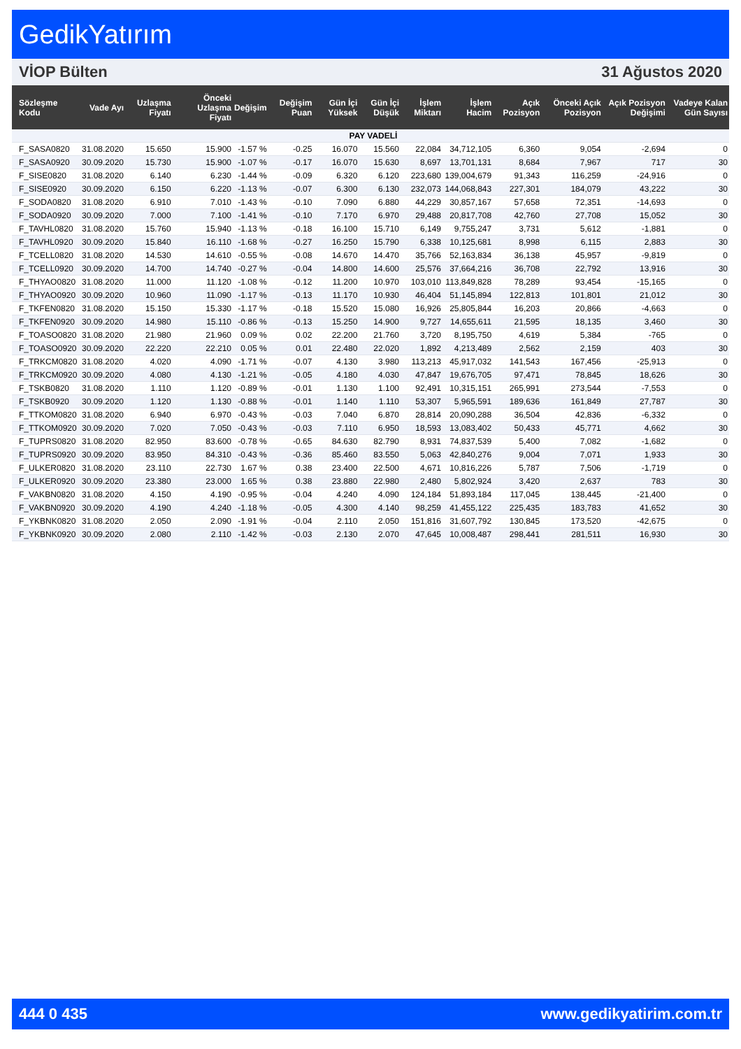GedikYatırım
VİOP Bülten 31 Ağustos 2020
| Sözleşme Kodu | Vade Ayı | Uzlaşma Fiyatı | Önceki Uzlaşma Fiyatı | Değişim | Değişim Puan | Gün İçi Yüksek | Gün İçi Düşük | İşlem Miktarı | İşlem Hacim | Açık Pozisyon | Önceki Açık Pozisyon | Açık Pozisyon Değişimi | Vadeye Kalan Gün Sayısı |
| --- | --- | --- | --- | --- | --- | --- | --- | --- | --- | --- | --- | --- | --- |
| PAY VADELİ | | | | | | | | | | | | | |
| F_SASA0820 | 31.08.2020 | 15.650 | 15.900 | -1.57 % | -0.25 | 16.070 | 15.560 | 22,084 | 34,712,105 | 6,360 | 9,054 | -2,694 | 0 |
| F_SASA0920 | 30.09.2020 | 15.730 | 15.900 | -1.07 % | -0.17 | 16.070 | 15.630 | 8,697 | 13,701,131 | 8,684 | 7,967 | 717 | 30 |
| F_SISE0820 | 31.08.2020 | 6.140 | 6.230 | -1.44 % | -0.09 | 6.320 | 6.120 | 223,680 | 139,004,679 | 91,343 | 116,259 | -24,916 | 0 |
| F_SISE0920 | 30.09.2020 | 6.150 | 6.220 | -1.13 % | -0.07 | 6.300 | 6.130 | 232,073 | 144,068,843 | 227,301 | 184,079 | 43,222 | 30 |
| F_SODA0820 | 31.08.2020 | 6.910 | 7.010 | -1.43 % | -0.10 | 7.090 | 6.880 | 44,229 | 30,857,167 | 57,658 | 72,351 | -14,693 | 0 |
| F_SODA0920 | 30.09.2020 | 7.000 | 7.100 | -1.41 % | -0.10 | 7.170 | 6.970 | 29,488 | 20,817,708 | 42,760 | 27,708 | 15,052 | 30 |
| F_TAVHL0820 | 31.08.2020 | 15.760 | 15.940 | -1.13 % | -0.18 | 16.100 | 15.710 | 6,149 | 9,755,247 | 3,731 | 5,612 | -1,881 | 0 |
| F_TAVHL0920 | 30.09.2020 | 15.840 | 16.110 | -1.68 % | -0.27 | 16.250 | 15.790 | 6,338 | 10,125,681 | 8,998 | 6,115 | 2,883 | 30 |
| F_TCELL0820 | 31.08.2020 | 14.530 | 14.610 | -0.55 % | -0.08 | 14.670 | 14.470 | 35,766 | 52,163,834 | 36,138 | 45,957 | -9,819 | 0 |
| F_TCELL0920 | 30.09.2020 | 14.700 | 14.740 | -0.27 % | -0.04 | 14.800 | 14.600 | 25,576 | 37,664,216 | 36,708 | 22,792 | 13,916 | 30 |
| F_THYAO0820 | 31.08.2020 | 11.000 | 11.120 | -1.08 % | -0.12 | 11.200 | 10.970 | 103,010 | 113,849,828 | 78,289 | 93,454 | -15,165 | 0 |
| F_THYAO0920 | 30.09.2020 | 10.960 | 11.090 | -1.17 % | -0.13 | 11.170 | 10.930 | 46,404 | 51,145,894 | 122,813 | 101,801 | 21,012 | 30 |
| F_TKFEN0820 | 31.08.2020 | 15.150 | 15.330 | -1.17 % | -0.18 | 15.520 | 15.080 | 16,926 | 25,805,844 | 16,203 | 20,866 | -4,663 | 0 |
| F_TKFEN0920 | 30.09.2020 | 14.980 | 15.110 | -0.86 % | -0.13 | 15.250 | 14.900 | 9,727 | 14,655,611 | 21,595 | 18,135 | 3,460 | 30 |
| F_TOASO0820 | 31.08.2020 | 21.980 | 21.960 | 0.09 % | 0.02 | 22.200 | 21.760 | 3,720 | 8,195,750 | 4,619 | 5,384 | -765 | 0 |
| F_TOASO0920 | 30.09.2020 | 22.220 | 22.210 | 0.05 % | 0.01 | 22.480 | 22.020 | 1,892 | 4,213,489 | 2,562 | 2,159 | 403 | 30 |
| F_TRKCM0820 | 31.08.2020 | 4.020 | 4.090 | -1.71 % | -0.07 | 4.130 | 3.980 | 113,213 | 45,917,032 | 141,543 | 167,456 | -25,913 | 0 |
| F_TRKCM0920 | 30.09.2020 | 4.080 | 4.130 | -1.21 % | -0.05 | 4.180 | 4.030 | 47,847 | 19,676,705 | 97,471 | 78,845 | 18,626 | 30 |
| F_TSKB0820 | 31.08.2020 | 1.110 | 1.120 | -0.89 % | -0.01 | 1.130 | 1.100 | 92,491 | 10,315,151 | 265,991 | 273,544 | -7,553 | 0 |
| F_TSKB0920 | 30.09.2020 | 1.120 | 1.130 | -0.88 % | -0.01 | 1.140 | 1.110 | 53,307 | 5,965,591 | 189,636 | 161,849 | 27,787 | 30 |
| F_TTKOM0820 | 31.08.2020 | 6.940 | 6.970 | -0.43 % | -0.03 | 7.040 | 6.870 | 28,814 | 20,090,288 | 36,504 | 42,836 | -6,332 | 0 |
| F_TTKOM0920 | 30.09.2020 | 7.020 | 7.050 | -0.43 % | -0.03 | 7.110 | 6.950 | 18,593 | 13,083,402 | 50,433 | 45,771 | 4,662 | 30 |
| F_TUPRS0820 | 31.08.2020 | 82.950 | 83.600 | -0.78 % | -0.65 | 84.630 | 82.790 | 8,931 | 74,837,539 | 5,400 | 7,082 | -1,682 | 0 |
| F_TUPRS0920 | 30.09.2020 | 83.950 | 84.310 | -0.43 % | -0.36 | 85.460 | 83.550 | 5,063 | 42,840,276 | 9,004 | 7,071 | 1,933 | 30 |
| F_ULKER0820 | 31.08.2020 | 23.110 | 22.730 | 1.67 % | 0.38 | 23.400 | 22.500 | 4,671 | 10,816,226 | 5,787 | 7,506 | -1,719 | 0 |
| F_ULKER0920 | 30.09.2020 | 23.380 | 23.000 | 1.65 % | 0.38 | 23.880 | 22.980 | 2,480 | 5,802,924 | 3,420 | 2,637 | 783 | 30 |
| F_VAKBN0820 | 31.08.2020 | 4.150 | 4.190 | -0.95 % | -0.04 | 4.240 | 4.090 | 124,184 | 51,893,184 | 117,045 | 138,445 | -21,400 | 0 |
| F_VAKBN0920 | 30.09.2020 | 4.190 | 4.240 | -1.18 % | -0.05 | 4.300 | 4.140 | 98,259 | 41,455,122 | 225,435 | 183,783 | 41,652 | 30 |
| F_YKBNK0820 | 31.08.2020 | 2.050 | 2.090 | -1.91 % | -0.04 | 2.110 | 2.050 | 151,816 | 31,607,792 | 130,845 | 173,520 | -42,675 | 0 |
| F_YKBNK0920 | 30.09.2020 | 2.080 | 2.110 | -1.42 % | -0.03 | 2.130 | 2.070 | 47,645 | 10,008,487 | 298,441 | 281,511 | 16,930 | 30 |
444 0 435 www.gedikyatirim.com.tr